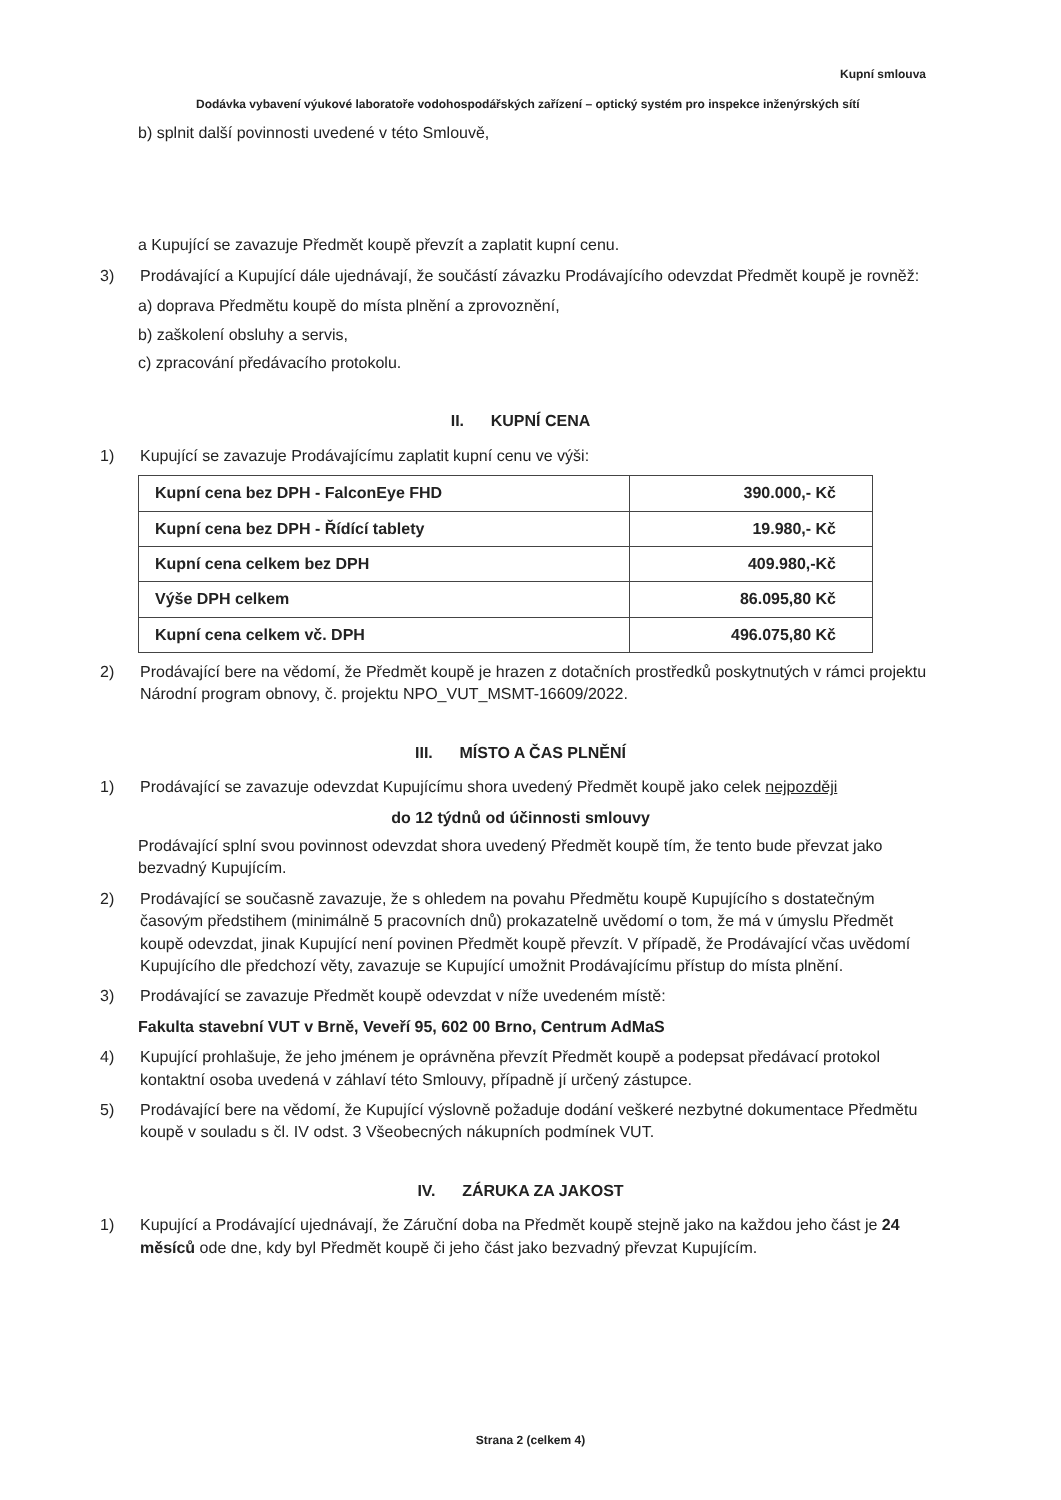Kupní smlouva
Dodávka vybavení výukové laboratoře vodohospodářských zařízení – optický systém pro inspekce inženýrských sítí
b) splnit další povinnosti uvedené v této Smlouvě,
a Kupující se zavazuje Předmět koupě převzít a zaplatit kupní cenu.
3) Prodávající a Kupující dále ujednávají, že součástí závazku Prodávajícího odevzdat Předmět koupě je rovněž:
a) doprava Předmětu koupě do místa plnění a zprovoznění,
b) zaškolení obsluhy a servis,
c) zpracování předávacího protokolu.
II. KUPNÍ CENA
1) Kupující se zavazuje Prodávajícímu zaplatit kupní cenu ve výši:
| Kupní cena bez DPH - FalconEye FHD | 390.000,- Kč |
| Kupní cena bez DPH - Řídící tablety | 19.980,- Kč |
| Kupní cena celkem bez DPH | 409.980,-Kč |
| Výše DPH celkem | 86.095,80 Kč |
| Kupní cena celkem vč. DPH | 496.075,80 Kč |
2) Prodávající bere na vědomí, že Předmět koupě je hrazen z dotačních prostředků poskytnutých v rámci projektu Národní program obnovy, č. projektu NPO_VUT_MSMT-16609/2022.
III. MÍSTO A ČAS PLNĚNÍ
1) Prodávající se zavazuje odevzdat Kupujícímu shora uvedený Předmět koupě jako celek nejpozději
do 12 týdnů od účinnosti smlouvy
Prodávající splní svou povinnost odevzdat shora uvedený Předmět koupě tím, že tento bude převzat jako bezvadný Kupujícím.
2) Prodávající se současně zavazuje, že s ohledem na povahu Předmětu koupě Kupujícího s dostatečným časovým předstihem (minimálně 5 pracovních dnů) prokazatelně uvědomí o tom, že má v úmyslu Předmět koupě odevzdat, jinak Kupující není povinen Předmět koupě převzít. V případě, že Prodávající včas uvědomí Kupujícího dle předchozí věty, zavazuje se Kupující umožnit Prodávajícímu přístup do místa plnění.
3) Prodávající se zavazuje Předmět koupě odevzdat v níže uvedeném místě:
Fakulta stavební VUT v Brně, Veveří 95, 602 00 Brno, Centrum AdMaS
4) Kupující prohlašuje, že jeho jménem je oprávněna převzít Předmět koupě a podepsat předávací protokol kontaktní osoba uvedená v záhlaví této Smlouvy, případně jí určený zástupce.
5) Prodávající bere na vědomí, že Kupující výslovně požaduje dodání veškeré nezbytné dokumentace Předmětu koupě v souladu s čl. IV odst. 3 Všeobecných nákupních podmínek VUT.
IV. ZÁRUKA ZA JAKOST
1) Kupující a Prodávající ujednávají, že Záruční doba na Předmět koupě stejně jako na každou jeho část je 24 měsíců ode dne, kdy byl Předmět koupě či jeho část jako bezvadný převzat Kupujícím.
Strana 2 (celkem 4)